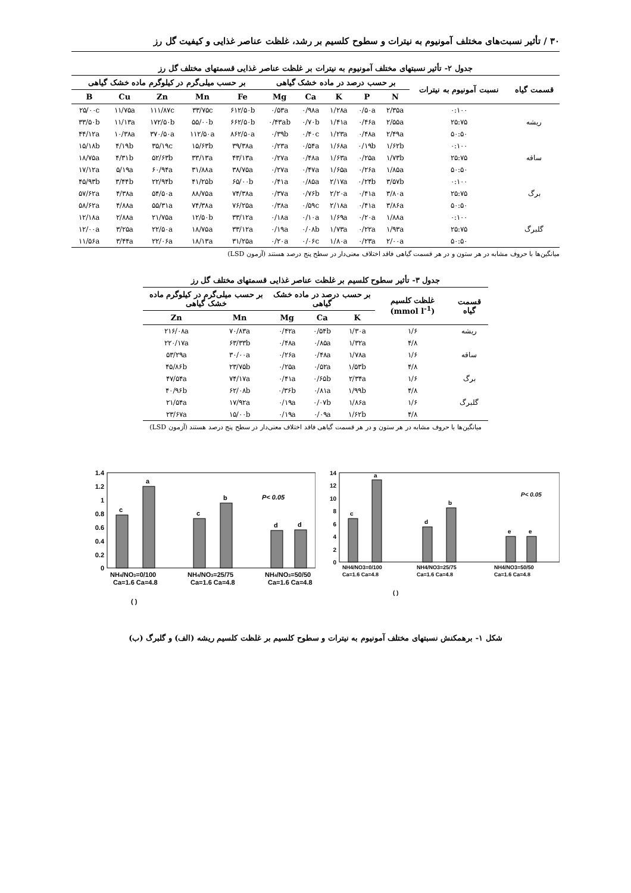۳۰ / تأثیر نسبت‌های مختلف آمونیوم به نیترات و سطوح کلسیم بر رشد، غلظت عناصر غذایی و کیفیت گل رز
جدول ۲- تأثیر نسبتهای مختلف آمونیوم به نیترات بر غلظت عناصر غذایی قسمتهای مختلف گل رز
| قسمت گیاه | نسبت آمونیوم به نیترات | بر حسب درصد در ماده خشک گیاهی | | | | | بر حسب میلی‌گرم در کیلوگرم ماده خشک گیاهی | | | | |
| --- | --- | --- | --- | --- | --- | --- | --- | --- | --- | --- | --- |
| | | N | P | K | Ca | Mg | Fe | Mn | Zn | Cu | B |
| ریشه | ۰:۱۰۰ | ۲/۳۵a | ۰/۵۰a | ۱/۲۸a | ۰/۹۸a | ۰/۵۳a | ۶۱۲/۵۰b | ۳۳/۷۵c | ۱۱۱/۸۷c | ۱۱/۷۵a | ۲۵/۰۰c |
| | ۲۵:۷۵ | ۲/۵۵a | ۰/۴۶a | ۱/۴۱a | ۰/۷۰b | ۰/۴۳ab | ۶۶۲/۵۰b | ۵۵/۰۰b | ۱۷۲/۵۰b | ۱۱/۱۳a | ۳۳/۵۰b |
| | ۵۰:۵۰ | ۲/۴۹a | ۰/۴۸a | ۱/۲۳a | ۰/۴۰c | ۰/۳۹b | ۸۶۲/۵۰a | ۱۱۲/۵۰a | ۳۷۰/۵۰a | ۱۰/۳۸a | ۴۴/۱۲a |
| ساقه | ۰:۱۰۰ | ۱/۶۲b | ۰/۱۹b | ۱/۶۸a | ۰/۵۴a | ۰/۲۳a | ۳۹/۳۸a | ۱۵/۶۳b | ۳۵/۱۹c | ۴/۱۹b | ۱۵/۱۸b |
| | ۲۵:۷۵ | ۱/۷۳b | ۰/۲۵a | ۱/۶۳a | ۰/۴۸a | ۰/۲۷a | ۴۳/۱۳a | ۳۳/۱۳a | ۵۲/۶۳b | ۴/۳۱b | ۱۸/۷۵a |
| | ۵۰:۵۰ | ۱/۸۵a | ۰/۲۶a | ۱/۶۵a | ۰/۴۷a | ۰/۲۷a | ۳۸/۷۵a | ۳۱/۸۸a | ۶۰/۹۴a | ۵/۱۹a | ۱۷/۱۲a |
| برگ | ۰:۱۰۰ | ۳/۵۷b | ۰/۲۴b | ۲/۱۷a | ۰/۸۵a | ۰/۴۱a | ۶۵/۰۰b | ۴۱/۲۵b | ۲۲/۹۴b | ۳/۴۴b | ۴۵/۹۳b |
| | ۲۵:۷۵ | ۳/۸۰a | ۰/۴۱a | ۲/۲۰a | ۰/۷۶b | ۰/۳۷a | ۷۴/۳۸a | ۸۸/۷۵a | ۵۴/۵۰a | ۴/۳۸a | ۵۷/۶۲a |
| | ۵۰:۵۰ | ۳/۸۶a | ۰/۴۱a | ۲/۱۸a | ۰/۵۹c | ۰/۳۸a | ۷۶/۲۵a | ۷۴/۳۸a | ۵۵/۳۱a | ۴/۸۸a | ۵۸/۶۲a |
| گلبرگ | ۰:۱۰۰ | ۱/۸۸a | ۰/۲۰a | ۱/۶۹a | ۰/۱۰a | ۰/۱۸a | ۳۳/۱۲a | ۱۲/۵۰b | ۲۱/۷۵a | ۲/۸۸a | ۱۲/۱۸a |
| | ۲۵:۷۵ | ۱/۹۳a | ۰/۲۲a | ۱/۷۳a | ۰/۰۸b | ۰/۱۹a | ۳۳/۱۲a | ۱۸/۷۵a | ۲۲/۵۰a | ۳/۲۵a | ۱۲/۰۰a |
| | ۵۰:۵۰ | ۲/۰۰a | ۰/۲۳a | ۱/۸۰a | ۰/۰۶c | ۰/۲۰a | ۳۱/۲۵a | ۱۸/۱۳a | ۲۲/۰۶a | ۳/۴۴a | ۱۱/۵۶a |
میانگین‌ها با حروف مشابه در هر ستون و در هر قسمت گیاهی فاقد اختلاف معنی‌دار در سطح پنج درصد هستند (آزمون LSD)
جدول ۳- تأثیر سطوح کلسیم بر غلظت عناصر غذایی قسمتهای مختلف گل رز
| قسمت گیاه | غلظت کلسیم (mmol l<sup>-1</sup>) | بر حسب درصد در ماده خشک گیاهی | | | بر حسب میلی‌گرم در کیلوگرم ماده خشک گیاهی | |
| --- | --- | --- | --- | --- | --- | --- |
| | | K | Ca | Mg | Mn | Zn |
| ریشه | ۱/۶ | ۱/۳۰a | ۰/۵۴b | ۰/۴۲a | ۷۰/۸۳a | ۲۱۶/۰۸a |
| | ۴/۸ | ۱/۳۲a | ۰/۸۵a | ۰/۴۸a | ۶۳/۳۳b | ۲۲۰/۱۷a |
| ساقه | ۱/۶ | ۱/۷۸a | ۰/۴۸a | ۰/۲۶a | ۳۰/۰۰a | ۵۳/۲۹a |
| | ۴/۸ | ۱/۵۳b | ۰/۵۲a | ۰/۲۵a | ۲۳/۷۵b | ۴۵/۸۶b |
| برگ | ۱/۶ | ۲/۳۴a | ۰/۶۵b | ۰/۴۱a | ۷۴/۱۷a | ۴۷/۵۴a |
| | ۴/۸ | ۱/۹۹b | ۰/۸۱a | ۰/۳۶b | ۶۲/۰۸b | ۴۰/۹۶b |
| گلبرگ | ۱/۶ | ۱/۸۶a | ۰/۰۷b | ۰/۱۹a | ۱۷/۹۲a | ۲۱/۵۴a |
| | ۴/۸ | ۱/۶۲b | ۰/۰۹a | ۰/۱۹a | ۱۵/۰۰b | ۲۳/۶۷a |
میانگین‌ها با حروف مشابه در هر ستون و در هر قسمت گیاهی فاقد اختلاف معنی‌دار در سطح پنج درصد هستند (آزمون LSD)
1.4
1.2
1
0.8
0.6
0.4
0.2
0
c
a
c
b
d
d
P< 0.05
NH4/NO3=0/100
Ca=1.6 Ca=4.8
NH4/NO3=25/75
Ca=1.6 Ca=4.8
NH4/NO3=50/50
Ca=1.6 Ca=4.8
( )
14
12
10
8
6
4
2
0
c
a
d
b
e
e
P< 0.05
NH4/NO3=0/100
Ca=1.6 Ca=4.8
NH4/NO3=25/75
Ca=1.6 Ca=4.8
NH4/NO3=50/50
Ca=1.6 Ca=4.8
( )
شکل ۱- برهمکنش نسبتهای مختلف آمونیوم به نیترات و سطوح کلسیم بر غلظت کلسیم ریشه (الف) و گلبرگ (ب)